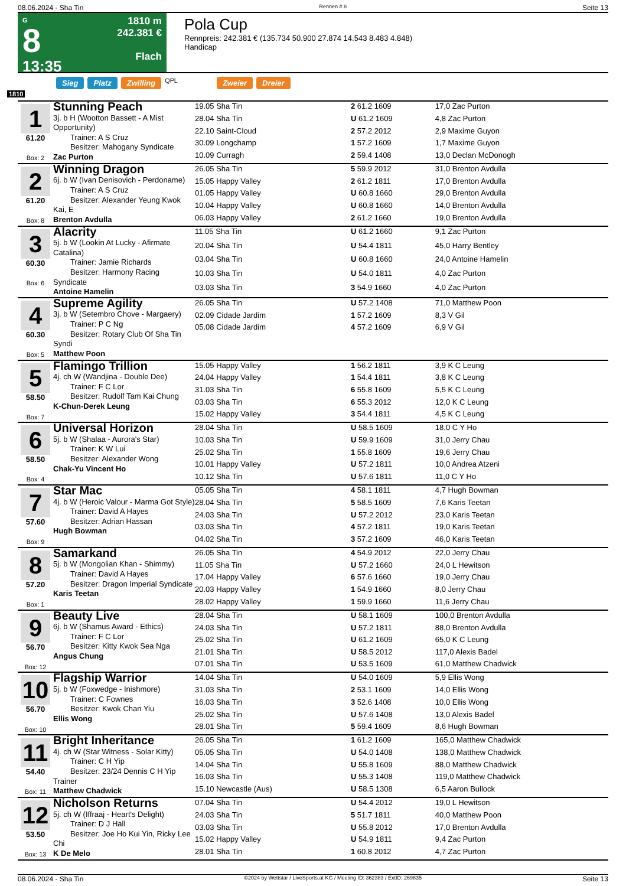08.06.2024 - Sha Tin Rennen # 8 Seite 13
G
8
13:35
1810 m
242.381 €
Flach
Pola Cup
Rennpreis: 242.381 € (135.734 50.900 27.874 14.543 8.483 4.848)
Handicap
Sieg Platz Zwilling QPL Zweier Dreier
1810
| 1 61.20 Box: 2 | Stunning Peach 3j. b H (Wootton Bassett - A Mist Opportunity) Trainer: A S Cruz Besitzer: Mahogany Syndicate Zac Purton | 19.05 Sha Tin | 2 61.2 1609 | 17,0 Zac Purton |
| | | 28.04 Sha Tin | U 61.2 1609 | 4,8 Zac Purton |
| | | 22.10 Saint-Cloud | 2 57.2 2012 | 2,9 Maxime Guyon |
| | | 30.09 Longchamp | 1 57.2 1609 | 1,7 Maxime Guyon |
| | | 10.09 Curragh | 2 59.4 1408 | 13,0 Declan McDonogh |
| 2 61.20 Box: 8 | Winning Dragon 6j. b W (Ivan Denisovich - Perdoname) Trainer: A S Cruz Besitzer: Alexander Yeung Kwok Kai, E Brenton Avdulla | 26.05 Sha Tin | 5 59.9 2012 | 31,0 Brenton Avdulla |
| | | 15.05 Happy Valley | 2 61.2 1811 | 17,0 Brenton Avdulla |
| | | 01.05 Happy Valley | U 60.8 1660 | 29,0 Brenton Avdulla |
| | | 10.04 Happy Valley | U 60.8 1660 | 14,0 Brenton Avdulla |
| | | 06.03 Happy Valley | 2 61.2 1660 | 19,0 Brenton Avdulla |
| 3 60.30 Box: 6 | Alacrity 5j. b W (Lookin At Lucky - Afirmate Catalina) Trainer: Jamie Richards Besitzer: Harmony Racing Syndicate Antoine Hamelin | 11.05 Sha Tin | U 61.2 1660 | 9,1 Zac Purton |
| | | 20.04 Sha Tin | U 54.4 1811 | 45,0 Harry Bentley |
| | | 03.04 Sha Tin | U 60.8 1660 | 24,0 Antoine Hamelin |
| | | 10.03 Sha Tin | U 54.0 1811 | 4,0 Zac Purton |
| | | 03.03 Sha Tin | 3 54.9 1660 | 4,0 Zac Purton |
| 4 60.30 Box: 5 | Supreme Agility 3j. b W (Setembro Chove - Margaery) Trainer: P C Ng Besitzer: Rotary Club Of Sha Tin Syndi Matthew Poon | 26.05 Sha Tin | U 57.2 1408 | 71,0 Matthew Poon |
| | | 02.09 Cidade Jardim | 1 57.2 1609 | 8,3 V Gil |
| | | 05.08 Cidade Jardim | 4 57.2 1609 | 6,9 V Gil |
| 5 58.50 Box: 7 | Flamingo Trillion 4j. ch W (Wandjina - Double Dee) Trainer: F C Lor Besitzer: Rudolf Tam Kai Chung K-Chun-Derek Leung | 15.05 Happy Valley | 1 56.2 1811 | 3,9 K C Leung |
| | | 24.04 Happy Valley | 1 54.4 1811 | 3,8 K C Leung |
| | | 31.03 Sha Tin | 6 55.8 1609 | 5,5 K C Leung |
| | | 03.03 Sha Tin | 6 55.3 2012 | 12,0 K C Leung |
| | | 15.02 Happy Valley | 3 54.4 1811 | 4,5 K C Leung |
| 6 58.50 Box: 4 | Universal Horizon 5j. b W (Shalaa - Aurora's Star) Trainer: K W Lui Besitzer: Alexander Wong Chak-Yu Vincent Ho | 28.04 Sha Tin | U 58.5 1609 | 18,0 C Y Ho |
| | | 10.03 Sha Tin | U 59.9 1609 | 31,0 Jerry Chau |
| | | 25.02 Sha Tin | 1 55.8 1609 | 19,6 Jerry Chau |
| | | 10.01 Happy Valley | U 57.2 1811 | 10,0 Andrea Atzeni |
| | | 10.12 Sha Tin | U 57.6 1811 | 11,0 C Y Ho |
| 7 57.60 Box: 9 | Star Mac 4j. b W (Heroic Valour - Marma Got Style) Trainer: David A Hayes Besitzer: Adrian Hassan Hugh Bowman | 05.05 Sha Tin | 4 58.1 1811 | 4,7 Hugh Bowman |
| | | 28.04 Sha Tin | 5 58.5 1609 | 7,6 Karis Teetan |
| | | 24.03 Sha Tin | U 57.2 2012 | 23,0 Karis Teetan |
| | | 03.03 Sha Tin | 4 57.2 1811 | 19,0 Karis Teetan |
| | | 04.02 Sha Tin | 3 57.2 1609 | 46,0 Karis Teetan |
| 8 57.20 Box: 1 | Samarkand 5j. b W (Mongolian Khan - Shimmy) Trainer: David A Hayes Besitzer: Dragon Imperial Syndicate Karis Teetan | 26.05 Sha Tin | 4 54.9 2012 | 22,0 Jerry Chau |
| | | 11.05 Sha Tin | U 57.2 1660 | 24,0 L Hewitson |
| | | 17.04 Happy Valley | 6 57.6 1660 | 19,0 Jerry Chau |
| | | 20.03 Happy Valley | 1 54.9 1660 | 8,0 Jerry Chau |
| | | 28.02 Happy Valley | 1 59.9 1660 | 11,6 Jerry Chau |
| 9 56.70 Box: 12 | Beauty Live 6j. b W (Shamus Award - Ethics) Trainer: F C Lor Besitzer: Kitty Kwok Sea Nga Angus Chung | 28.04 Sha Tin | U 58.1 1609 | 100,0 Brenton Avdulla |
| | | 24.03 Sha Tin | U 57.2 1811 | 88,0 Brenton Avdulla |
| | | 25.02 Sha Tin | U 61.2 1609 | 65,0 K C Leung |
| | | 21.01 Sha Tin | U 58.5 2012 | 117,0 Alexis Badel |
| | | 07.01 Sha Tin | U 53.5 1609 | 61,0 Matthew Chadwick |
| 10 56.70 Box: 10 | Flagship Warrior 5j. b W (Foxwedge - Inishmore) Trainer: C Fownes Besitzer: Kwok Chan Yiu Ellis Wong | 14.04 Sha Tin | U 54.0 1609 | 5,9 Ellis Wong |
| | | 31.03 Sha Tin | 2 53.1 1609 | 14,0 Ellis Wong |
| | | 16.03 Sha Tin | 3 52.6 1408 | 10,0 Ellis Wong |
| | | 25.02 Sha Tin | U 57.6 1408 | 13,0 Alexis Badel |
| | | 28.01 Sha Tin | 5 59.4 1609 | 8,6 Hugh Bowman |
| 11 54.40 Box: 11 | Bright Inheritance 4j. ch W (Star Witness - Solar Kitty) Trainer: C H Yip Besitzer: 23/24 Dennis C H Yip Trainer Matthew Chadwick | 26.05 Sha Tin | 1 61.2 1609 | 165,0 Matthew Chadwick |
| | | 05.05 Sha Tin | U 54.0 1408 | 138,0 Matthew Chadwick |
| | | 14.04 Sha Tin | U 55.8 1609 | 88,0 Matthew Chadwick |
| | | 16.03 Sha Tin | U 55.3 1408 | 119,0 Matthew Chadwick |
| | | 15.10 Newcastle (Aus) | U 58.5 1308 | 6,5 Aaron Bullock |
| 12 53.50 Box: 13 | Nicholson Returns 5j. ch W (Iffraaj - Heart's Delight) Trainer: D J Hall Besitzer: Joe Ho Kui Yin, Ricky Lee Chi K De Melo | 07.04 Sha Tin | U 54.4 2012 | 19,0 L Hewitson |
| | | 24.03 Sha Tin | 5 51.7 1811 | 40,0 Matthew Poon |
| | | 03.03 Sha Tin | U 55.8 2012 | 17,0 Brenton Avdulla |
| | | 15.02 Happy Valley | U 54.9 1811 | 9,4 Zac Purton |
| | | 28.01 Sha Tin | 1 60.8 2012 | 4,7 Zac Purton |
08.06.2024 - Sha Tin ©2024 by Wettstar / LiveSports.at KG / Meeting ID: 362383 / ExtID: 269835 Seite 13